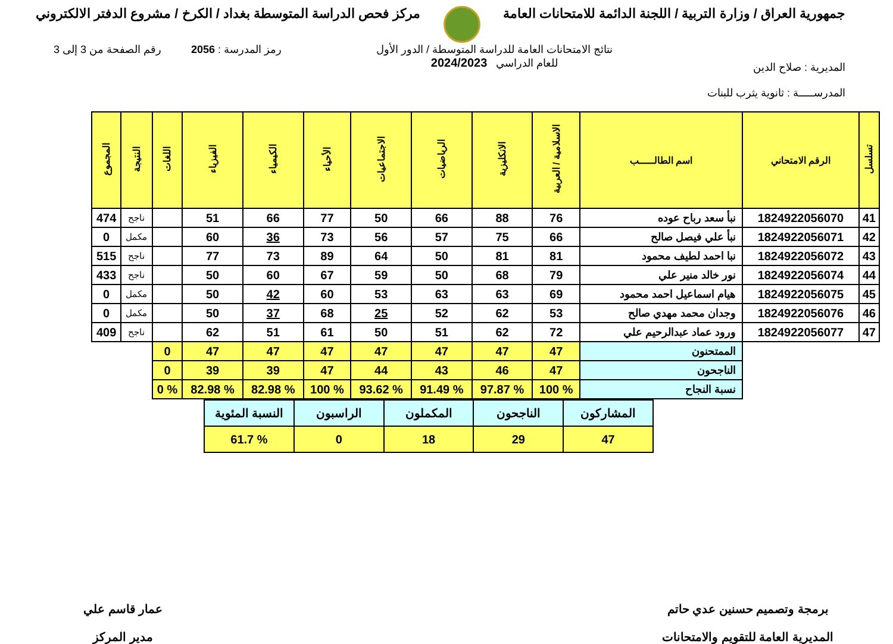جمهورية العراق / وزارة التربية / اللجنة الدائمة للامتحانات العامة
مركز فحص الدراسة المتوسطة بغداد / الكرخ / مشروع الدفتر الالكتروني
المديرية : صلاح الدين
المدرســـــة : ثانوية يثرب للبنات
نتائج الامتحانات العامة للدراسة المتوسطة / الدور الأول
للعام الدراسي 2024/2023
رمز المدرسة : 2056 رقم الصفحة من 3 إلى 3
| تسلسل | الرقم الامتحاني | اسم الطالـــــب | الاسلامية / العربية | الانكليزية | الرياضيات | الاجتماعيات | الأحياء | الكيمياء | الفيزياء | اللغات | النتيجة | المجموع |
| --- | --- | --- | --- | --- | --- | --- | --- | --- | --- | --- | --- | --- |
| 41 | 1824922056070 | نبأ سعد رباح عوده | 76 | 88 | 66 | 50 | 77 | 66 | 51 | | ناجح | 474 |
| 42 | 1824922056071 | نبأ علي فيصل صالح | 66 | 75 | 57 | 56 | 73 | 36 | 60 | | مكمل | 0 |
| 43 | 1824922056072 | نبا احمد لطيف محمود | 81 | 81 | 50 | 64 | 89 | 73 | 77 | | ناجح | 515 |
| 44 | 1824922056074 | نور خالد منير علي | 79 | 68 | 50 | 59 | 67 | 60 | 50 | | ناجح | 433 |
| 45 | 1824922056075 | هيام اسماعيل احمد محمود | 69 | 63 | 63 | 53 | 60 | 42 | 50 | | مكمل | 0 |
| 46 | 1824922056076 | وجدان محمد مهدي صالح | 53 | 62 | 52 | 25 | 68 | 37 | 50 | | مكمل | 0 |
| 47 | 1824922056077 | ورود عماد عبدالرحيم علي | 72 | 62 | 51 | 50 | 61 | 51 | 62 | | ناجح | 409 |
| | | الممتحنون | 47 | 47 | 47 | 47 | 47 | 47 | 47 | 0 | | |
| | | الناجحون | 47 | 46 | 43 | 44 | 47 | 39 | 39 | 0 | | |
| | | نسبة النجاح | % 100 | % 97.87 | % 91.49 | % 93.62 | % 100 | % 82.98 | % 82.98 | % 0 | | |
| المشاركون | الناجحون | المكملون | الراسبون | النسبة المئوية |
| 47 | 29 | 18 | 0 | % 61.7 |
برمجة وتصميم حسنين عدي حاتم
المديرية العامة للتقويم والامتحانات
عمار قاسم علي
مدير المركز